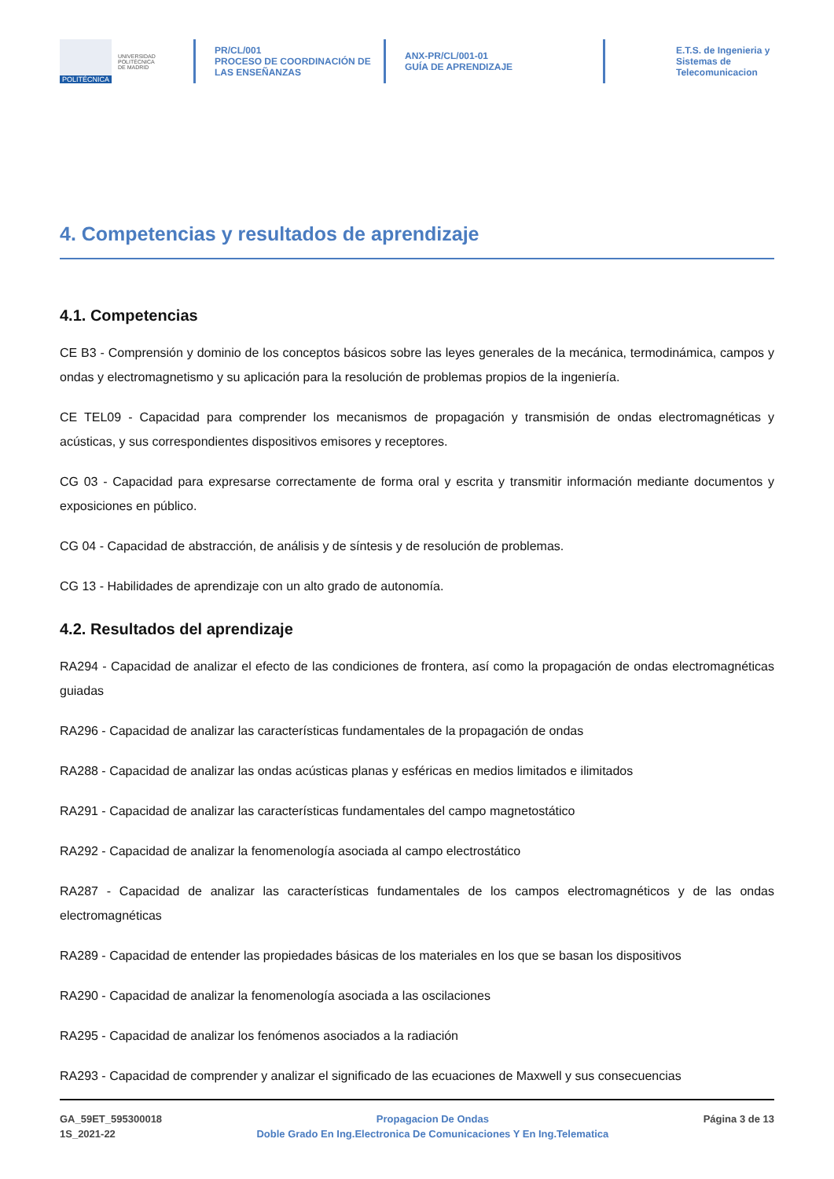POLITÉCNICA
UNIVERSIDAD
POLITÉCNICA
DE MADRID
PR/CL/001
PROCESO DE COORDINACIÓN DE
LAS ENSEÑANZAS
ANX-PR/CL/001-01
GUÍA DE APRENDIZAJE
E.T.S. de Ingenieria y
Sistemas de
Telecomunicacion
4. Competencias y resultados de aprendizaje
4.1. Competencias
CE B3 - Comprensión y dominio de los conceptos básicos sobre las leyes generales de la mecánica, termodinámica, campos y ondas y electromagnetismo y su aplicación para la resolución de problemas propios de la ingeniería.
CE TEL09 - Capacidad para comprender los mecanismos de propagación y transmisión de ondas electromagnéticas y acústicas, y sus correspondientes dispositivos emisores y receptores.
CG 03 - Capacidad para expresarse correctamente de forma oral y escrita y transmitir información mediante documentos y exposiciones en público.
CG 04 - Capacidad de abstracción, de análisis y de síntesis y de resolución de problemas.
CG 13 - Habilidades de aprendizaje con un alto grado de autonomía.
4.2. Resultados del aprendizaje
RA294 - Capacidad de analizar el efecto de las condiciones de frontera, así como la propagación de ondas electromagnéticas guiadas
RA296 - Capacidad de analizar las características fundamentales de la propagación de ondas
RA288 - Capacidad de analizar las ondas acústicas planas y esféricas en medios limitados e ilimitados
RA291 - Capacidad de analizar las características fundamentales del campo magnetostático
RA292 - Capacidad de analizar la fenomenología asociada al campo electrostático
RA287 - Capacidad de analizar las características fundamentales de los campos electromagnéticos y de las ondas electromagnéticas
RA289 - Capacidad de entender las propiedades básicas de los materiales en los que se basan los dispositivos
RA290 - Capacidad de analizar la fenomenología asociada a las oscilaciones
RA295 - Capacidad de analizar los fenómenos asociados a la radiación
RA293 - Capacidad de comprender y analizar el significado de las ecuaciones de Maxwell y sus consecuencias
GA_59ET_595300018
1S_2021-22
Propagacion De Ondas
Doble Grado En Ing.Electronica De Comunicaciones Y En Ing.Telematica
Página 3 de 13